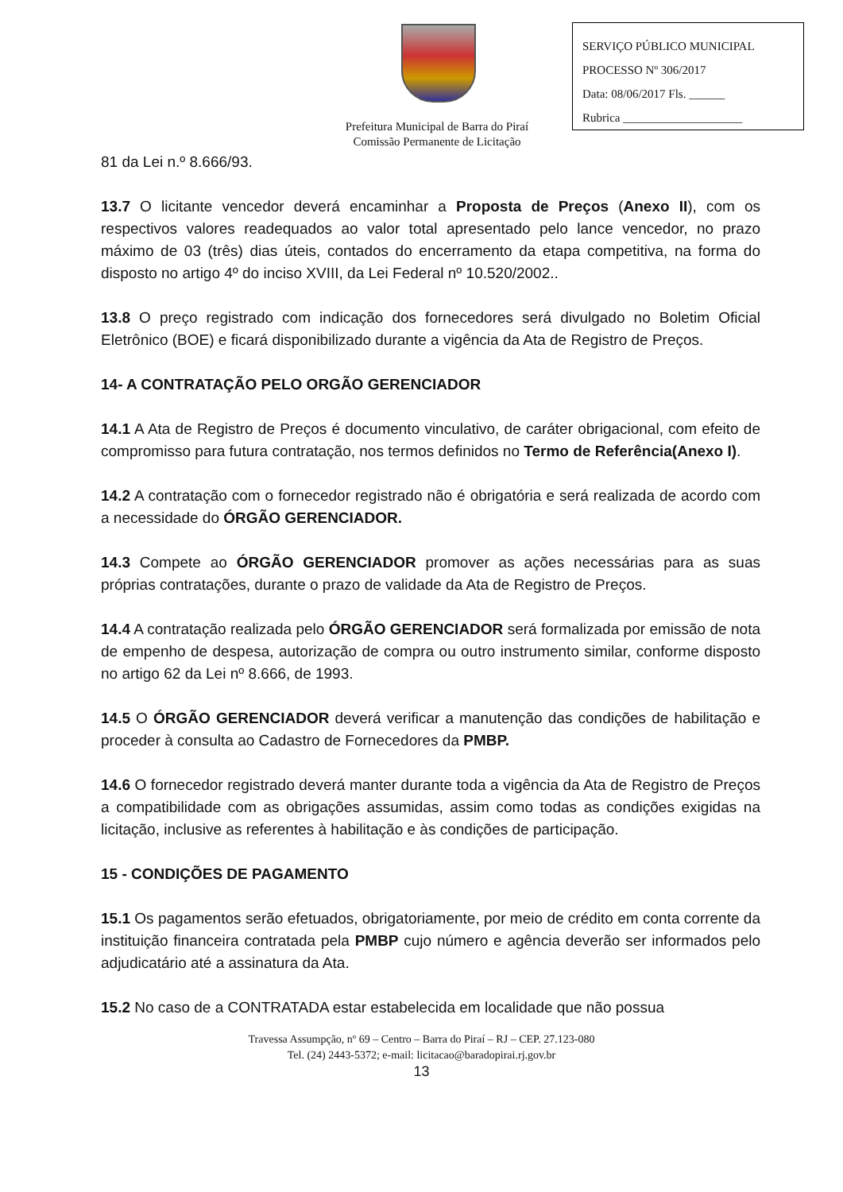SERVIÇO PÚBLICO MUNICIPAL
PROCESSO Nº 306/2017
Data: 08/06/2017 Fls. ______
Rubrica ____________________
Prefeitura Municipal de Barra do Piraí
Comissão Permanente de Licitação
81 da Lei n.º 8.666/93.
13.7 O licitante vencedor deverá encaminhar a Proposta de Preços (Anexo II), com os respectivos valores readequados ao valor total apresentado pelo lance vencedor, no prazo máximo de 03 (três) dias úteis, contados do encerramento da etapa competitiva, na forma do disposto no artigo 4º do inciso XVIII, da Lei Federal nº 10.520/2002..
13.8 O preço registrado com indicação dos fornecedores será divulgado no Boletim Oficial Eletrônico (BOE) e ficará disponibilizado durante a vigência da Ata de Registro de Preços.
14- A CONTRATAÇÃO PELO ORGÃO GERENCIADOR
14.1 A Ata de Registro de Preços é documento vinculativo, de caráter obrigacional, com efeito de compromisso para futura contratação, nos termos definidos no Termo de Referência(Anexo I).
14.2 A contratação com o fornecedor registrado não é obrigatória e será realizada de acordo com a necessidade do ÓRGÃO GERENCIADOR.
14.3 Compete ao ÓRGÃO GERENCIADOR promover as ações necessárias para as suas próprias contratações, durante o prazo de validade da Ata de Registro de Preços.
14.4 A contratação realizada pelo ÓRGÃO GERENCIADOR será formalizada por emissão de nota de empenho de despesa, autorização de compra ou outro instrumento similar, conforme disposto no artigo 62 da Lei nº 8.666, de 1993.
14.5 O ÓRGÃO GERENCIADOR deverá verificar a manutenção das condições de habilitação e proceder à consulta ao Cadastro de Fornecedores da PMBP.
14.6 O fornecedor registrado deverá manter durante toda a vigência da Ata de Registro de Preços a compatibilidade com as obrigações assumidas, assim como todas as condições exigidas na licitação, inclusive as referentes à habilitação e às condições de participação.
15 - CONDIÇÕES DE PAGAMENTO
15.1 Os pagamentos serão efetuados, obrigatoriamente, por meio de crédito em conta corrente da instituição financeira contratada pela PMBP cujo número e agência deverão ser informados pelo adjudicatário até a assinatura da Ata.
15.2 No caso de a CONTRATADA estar estabelecida em localidade que não possua
Travessa Assumpção, nº 69 – Centro – Barra do Piraí – RJ – CEP. 27.123-080
Tel. (24) 2443-5372; e-mail: licitacao@baradopirai.rj.gov.br
13